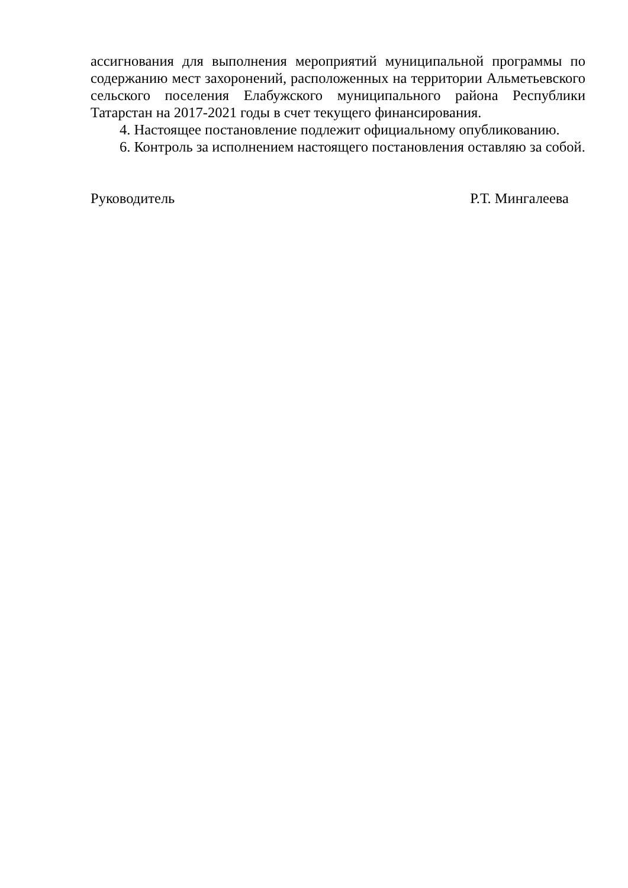ассигнования для выполнения мероприятий муниципальной программы по содержанию мест захоронений, расположенных на территории Альметьевского сельского поселения Елабужского муниципального района Республики Татарстан на 2017-2021 годы в счет текущего финансирования.
4. Настоящее постановление подлежит официальному опубликованию.
6. Контроль за исполнением настоящего постановления оставляю за собой.
Руководитель Р.Т. Мингалеева